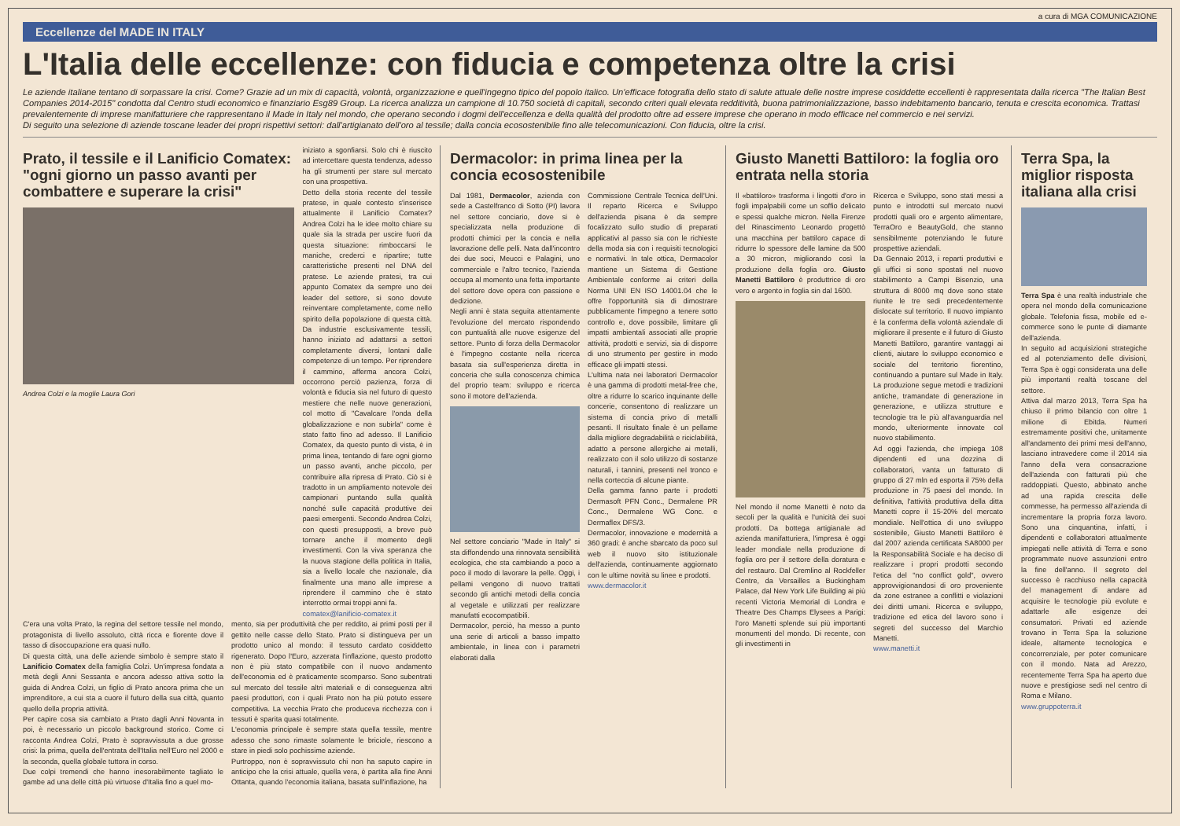a cura di MGA COMUNICAZIONE
Eccellenze del MADE IN ITALY
L'Italia delle eccellenze: con fiducia e competenza oltre la crisi
Le aziende italiane tentano di sorpassare la crisi. Come? Grazie ad un mix di capacità, volontà, organizzazione e quell'ingegno tipico del popolo italico. Un'efficace fotografia dello stato di salute attuale delle nostre imprese cosiddette eccellenti è rappresentata dalla ricerca "The Italian Best Companies 2014-2015" condotta dal Centro studi economico e finanziario Esg89 Group. La ricerca analizza un campione di 10.750 società di capitali, secondo criteri quali elevata redditività, buona patrimonializzazione, basso indebitamento bancario, tenuta e crescita economica. Trattasi prevalentemente di imprese manifatturiere che rappresentano il Made in Italy nel mondo, che operano secondo i dogmi dell'eccellenza e della qualità del prodotto oltre ad essere imprese che operano in modo efficace nel commercio e nei servizi.
Di seguito una selezione di aziende toscane leader dei propri rispettivi settori: dall'artigianato dell'oro al tessile; dalla concia ecosostenibile fino alle telecomunicazioni. Con fiducia, oltre la crisi.
Prato, il tessile e il Lanificio Comatex: "ogni giorno un passo avanti per combattere e superare la crisi"
Andrea Colzi e la moglie Laura Gori
iniziato a sgonfiarsi. Solo chi è riuscito ad intercettare questa tendenza, adesso ha gli strumenti per stare sul mercato con una prospettiva.
Detto della storia recente del tessile pratese, in quale contesto s'inserisce attualmente il Lanificio Comatex? Andrea Colzi ha le idee molto chiare su quale sia la strada per uscire fuori da questa situazione: rimboccarsi le maniche, crederci e ripartire; tutte caratteristiche presenti nel DNA del pratese. Le aziende pratesi, tra cui appunto Comatex da sempre uno dei leader del settore, si sono dovute reinventare completamente, come nello spirito della popolazione di questa città. Da industrie esclusivamente tessili, hanno iniziato ad adattarsi a settori completamente diversi, lontani dalle competenze di un tempo. Per riprendere il cammino, afferma ancora Colzi, occorrono perciò pazienza, forza di volontà e fiducia sia nel futuro di questo mestiere che nelle nuove generazioni, col motto di "Cavalcare l'onda della globalizzazione e non subirla" come è stato fatto fino ad adesso. Il Lanificio Comatex, da questo punto di vista, è in prima linea, tentando di fare ogni giorno un passo avanti, anche piccolo, per contribuire alla ripresa di Prato. Ciò si è tradotto in un ampliamento notevole dei campionari puntando sulla qualità nonché sulle capacità produttive dei paesi emergenti. Secondo Andrea Colzi, con questi presupposti, a breve può tornare anche il momento degli investimenti. Con la viva speranza che la nuova stagione della politica in Italia, sia a livello locale che nazionale, dia finalmente una mano alle imprese a riprendere il cammino che è stato interrotto ormai troppi anni fa.
comatex@lanificio-comatex.it
C'era una volta Prato, la regina del settore tessile nel mondo, protagonista di livello assoluto, città ricca e fiorente dove il tasso di disoccupazione era quasi nullo.
Di questa città, una delle aziende simbolo è sempre stato il Lanificio Comatex della famiglia Colzi. Un'impresa fondata a metà degli Anni Sessanta e ancora adesso attiva sotto la guida di Andrea Colzi, un figlio di Prato ancora prima che un imprenditore, a cui sta a cuore il futuro della sua città, quanto quello della propria attività.
Per capire cosa sia cambiato a Prato dagli Anni Novanta in poi, è necessario un piccolo background storico. Come ci racconta Andrea Colzi, Prato è sopravvissuta a due grosse crisi: la prima, quella dell'entrata dell'Italia nell'Euro nel 2000 e la seconda, quella globale tuttora in corso.
Due colpi tremendi che hanno inesorabilmente tagliato le gambe ad una delle città più virtuose d'Italia fino a quel mo-
mento, sia per produttività che per reddito, ai primi posti per il gettito nelle casse dello Stato. Prato si distingueva per un prodotto unico al mondo: il tessuto cardato cosiddetto rigenerato. Dopo l'Euro, azzerata l'inflazione, questo prodotto non è più stato compatibile con il nuovo andamento dell'economia ed è praticamente scomparso. Sono subentrati sul mercato del tessile altri materiali e di conseguenza altri paesi produttori, con i quali Prato non ha più potuto essere competitiva. La vecchia Prato che produceva ricchezza con i tessuti è sparita quasi totalmente.
L'economia principale è sempre stata quella tessile, mentre adesso che sono rimaste solamente le briciole, riescono a stare in piedi solo pochissime aziende.
Purtroppo, non è sopravvissuto chi non ha saputo capire in anticipo che la crisi attuale, quella vera, è partita alla fine Anni Ottanta, quando l'economia italiana, basata sull'inflazione, ha
Dermacolor: in prima linea per la concia ecosostenibile
Dal 1981, Dermacolor, azienda con sede a Castelfranco di Sotto (PI) lavora nel settore conciario, dove si è specializzata nella produzione di prodotti chimici per la concia e nella lavorazione delle pelli. Nata dall'incontro dei due soci, Meucci e Palagini, uno commerciale e l'altro tecnico, l'azienda occupa al momento una fetta importante del settore dove opera con passione e dedizione.
Negli anni è stata seguita attentamente l'evoluzione del mercato rispondendo con puntualità alle nuove esigenze del settore. Punto di forza della Dermacolor è l'impegno costante nella ricerca basata sia sull'esperienza diretta in conceria che sulla conoscenza chimica del proprio team: sviluppo e ricerca sono il motore dell'azienda.
Nel settore conciario "Made in Italy" si sta diffondendo una rinnovata sensibilità ecologica, che sta cambiando a poco a poco il modo di lavorare la pelle. Oggi, i pellami vengono di nuovo trattati secondo gli antichi metodi della concia al vegetale e utilizzati per realizzare manufatti ecocompatibili.
Dermacolor, perciò, ha messo a punto una serie di articoli a basso impatto ambientale, in linea con i parametri elaborati dalla
Commissione Centrale Tecnica dell'Uni. Il reparto Ricerca e Sviluppo dell'azienda pisana è da sempre focalizzato sullo studio di preparati applicativi al passo sia con le richieste della moda sia con i requisiti tecnologici e normativi. In tale ottica, Dermacolor mantiene un Sistema di Gestione Ambientale conforme ai criteri della Norma UNI EN ISO 14001.04 che le offre l'opportunità sia di dimostrare pubblicamente l'impegno a tenere sotto controllo e, dove possibile, limitare gli impatti ambientali associati alle proprie attività, prodotti e servizi, sia di disporre di uno strumento per gestire in modo efficace gli impatti stessi.
L'ultima nata nei laboratori Dermacolor è una gamma di prodotti metal-free che, oltre a ridurre lo scarico inquinante delle concerie, consentono di realizzare un sistema di concia privo di metalli pesanti. Il risultato finale è un pellame dalla migliore degradabilità e riciclabilità, adatto a persone allergiche ai metalli, realizzato con il solo utilizzo di sostanze naturali, i tannini, presenti nel tronco e nella corteccia di alcune piante.
Della gamma fanno parte i prodotti Dermasoft PFN Conc., Dermalene PR Conc., Dermalene WG Conc. e Dermaflex DFS/3.
Dermacolor, innovazione e modernità a 360 gradi: è anche sbarcato da poco sul web il nuovo sito istituzionale dell'azienda, continuamente aggiornato con le ultime novità su linee e prodotti.
www.dermacolor.it
Giusto Manetti Battiloro: la foglia oro entrata nella storia
Il «battiloro» trasforma i lingotti d'oro in fogli impalpabili come un soffio delicato e spessi qualche micron. Nella Firenze del Rinascimento Leonardo progettò una macchina per battiloro capace di ridurre lo spessore delle lamine da 500 a 30 micron, migliorando così la produzione della foglia oro. Giusto Manetti Battiloro è produttrice di oro vero e argento in foglia sin dal 1600.
Nel mondo il nome Manetti è noto da secoli per la qualità e l'unicità dei suoi prodotti. Da bottega artigianale ad azienda manifatturiera, l'impresa è oggi leader mondiale nella produzione di foglia oro per il settore della doratura e del restauro. Dal Cremlino al Rockfeller Centre, da Versailles a Buckingham Palace, dal New York Life Building ai più recenti Victoria Memorial di Londra e Theatre Des Champs Elysees a Parigi: l'oro Manetti splende sui più importanti monumenti del mondo. Di recente, con gli investimenti in
Ricerca e Sviluppo, sono stati messi a punto e introdotti sul mercato nuovi prodotti quali oro e argento alimentare, TerraOro e BeautyGold, che stanno sensibilmente potenziando le future prospettive aziendali.
Da Gennaio 2013, i reparti produttivi e gli uffici si sono spostati nel nuovo stabilimento a Campi Bisenzio, una struttura di 8000 mq dove sono state riunite le tre sedi precedentemente dislocate sul territorio. Il nuovo impianto è la conferma della volontà aziendale di migliorare il presente e il futuro di Giusto Manetti Battiloro, garantire vantaggi ai clienti, aiutare lo sviluppo economico e sociale del territorio fiorentino, continuando a puntare sul Made in Italy. La produzione segue metodi e tradizioni antiche, tramandate di generazione in generazione, e utilizza strutture e tecnologie tra le più all'avanguardia nel mondo, ulteriormente innovate col nuovo stabilimento.
Ad oggi l'azienda, che impiega 108 dipendenti ed una dozzina di collaboratori, vanta un fatturato di gruppo di 27 mln ed esporta il 75% della produzione in 75 paesi del mondo. In definitiva, l'attività produttiva della ditta Manetti copre il 15-20% del mercato mondiale. Nell'ottica di uno sviluppo sostenibile, Giusto Manetti Battiloro è dal 2007 azienda certificata SA8000 per la Responsabilità Sociale e ha deciso di realizzare i propri prodotti secondo l'etica del "no conflict gold", ovvero approvvigionandosi di oro proveniente da zone estranee a conflitti e violazioni dei diritti umani. Ricerca e sviluppo, tradizione ed etica del lavoro sono i segreti del successo del Marchio Manetti.
www.manetti.it
Terra Spa, la miglior risposta italiana alla crisi
Terra Spa è una realtà industriale che opera nel mondo della comunicazione globale. Telefonia fissa, mobile ed e-commerce sono le punte di diamante dell'azienda.
In seguito ad acquisizioni strategiche ed al potenziamento delle divisioni, Terra Spa è oggi considerata una delle più importanti realtà toscane del settore.
Attiva dal marzo 2013, Terra Spa ha chiuso il primo bilancio con oltre 1 milione di Ebitda. Numeri estremamente positivi che, unitamente all'andamento dei primi mesi dell'anno, lasciano intravedere come il 2014 sia l'anno della vera consacrazione dell'azienda con fatturati più che raddoppiati. Questo, abbinato anche ad una rapida crescita delle commesse, ha permesso all'azienda di incrementare la propria forza lavoro. Sono una cinquantina, infatti, i dipendenti e collaboratori attualmente impiegati nelle attività di Terra e sono programmate nuove assunzioni entro la fine dell'anno. Il segreto del successo è racchiuso nella capacità del management di andare ad acquisire le tecnologie più evolute e adattarle alle esigenze dei consumatori. Privati ed aziende trovano in Terra Spa la soluzione ideale, altamente tecnologica e concorrenziale, per poter comunicare con il mondo. Nata ad Arezzo, recentemente Terra Spa ha aperto due nuove e prestigiose sedi nel centro di Roma e Milano.
www.gruppoterra.it